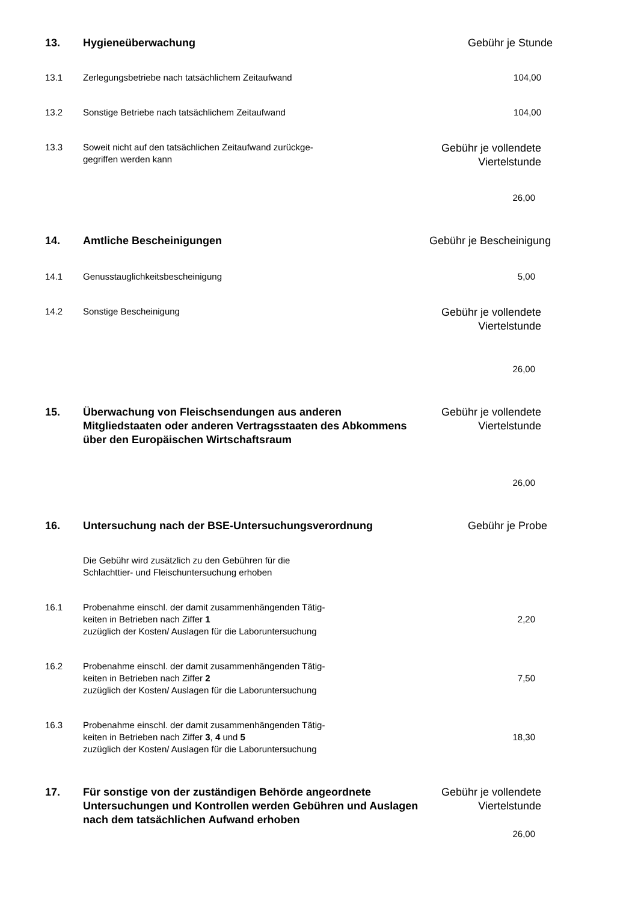| 13. | Hygieneüberwachung | Gebühr je Stunde |
| 13.1 | Zerlegungsbetriebe nach tatsächlichem Zeitaufwand | 104,00 |
| 13.2 | Sonstige Betriebe nach tatsächlichem Zeitaufwand | 104,00 |
| 13.3 | Soweit nicht auf den tatsächlichen Zeitaufwand zurückge- gegriffen werden kann | Gebühr je vollendete Viertelstunde |
| | | 26,00 |
| 14. | Amtliche Bescheinigungen | Gebühr je Bescheinigung |
| 14.1 | Genusstauglichkeitsbescheinigung | 5,00 |
| 14.2 | Sonstige Bescheinigung | Gebühr je vollendete Viertelstunde |
| | | 26,00 |
| 15. | Überwachung von Fleischsendungen aus anderen Mitgliedstaaten oder anderen Vertragsstaaten des Abkommens über den Europäischen Wirtschaftsraum | Gebühr je vollendete Viertelstunde |
| | | 26,00 |
| 16. | Untersuchung nach der BSE-Untersuchungsverordnung | Gebühr je Probe |
| | Die Gebühr wird zusätzlich zu den Gebühren für die Schlachttier- und Fleischuntersuchung erhoben | |
| 16.1 | Probenahme einschl. der damit zusammenhängenden Tätig- keiten in Betrieben nach Ziffer 1 zuzüglich der Kosten/ Auslagen für die Laboruntersuchung | 2,20 |
| 16.2 | Probenahme einschl. der damit zusammenhängenden Tätig- keiten in Betrieben nach Ziffer 2 zuzüglich der Kosten/ Auslagen für die Laboruntersuchung | 7,50 |
| 16.3 | Probenahme einschl. der damit zusammenhängenden Tätig- keiten in Betrieben nach Ziffer 3 , 4 und 5 zuzüglich der Kosten/ Auslagen für die Laboruntersuchung | 18,30 |
| 17. | Für sonstige von der zuständigen Behörde angeordnete Untersuchungen und Kontrollen werden Gebühren und Auslagen nach dem tatsächlichen Aufwand erhoben | Gebühr je vollendete Viertelstunde 26,00 |